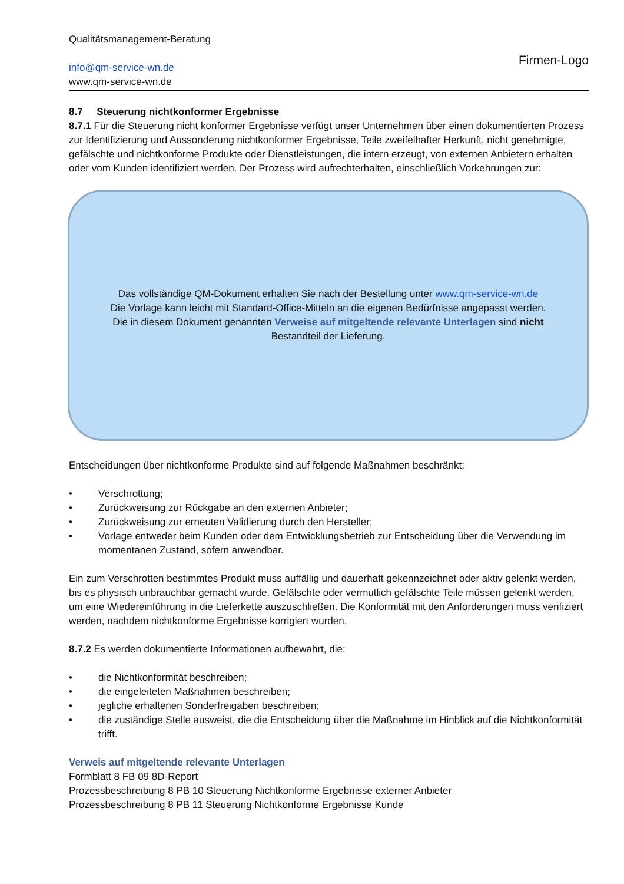Qualitätsmanagement-Beratung
info@qm-service-wn.de
www.qm-service-wn.de
Firmen-Logo
8.7 Steuerung nichtkonformer Ergebnisse
8.7.1 Für die Steuerung nicht konformer Ergebnisse verfügt unser Unternehmen über einen dokumentierten Prozess zur Identifizierung und Aussonderung nichtkonformer Ergebnisse, Teile zweifelhafter Herkunft, nicht genehmigte, gefälschte und nichtkonforme Produkte oder Dienstleistungen, die intern erzeugt, von externen Anbietern erhalten oder vom Kunden identifiziert werden. Der Prozess wird aufrechterhalten, einschließlich Vorkehrungen zur:
Das vollständige QM-Dokument erhalten Sie nach der Bestellung unter www.qm-service-wn.de
Die Vorlage kann leicht mit Standard-Office-Mitteln an die eigenen Bedürfnisse angepasst werden.
Die in diesem Dokument genannten Verweise auf mitgeltende relevante Unterlagen sind nicht
Bestandteil der Lieferung.
Entscheidungen über nichtkonforme Produkte sind auf folgende Maßnahmen beschränkt:
• Verschrottung;
• Zurückweisung zur Rückgabe an den externen Anbieter;
• Zurückweisung zur erneuten Validierung durch den Hersteller;
• Vorlage entweder beim Kunden oder dem Entwicklungsbetrieb zur Entscheidung über die Verwendung im momentanen Zustand, sofern anwendbar.
Ein zum Verschrotten bestimmtes Produkt muss auffällig und dauerhaft gekennzeichnet oder aktiv gelenkt werden, bis es physisch unbrauchbar gemacht wurde. Gefälschte oder vermutlich gefälschte Teile müssen gelenkt werden, um eine Wiedereinführung in die Lieferkette auszuschließen. Die Konformität mit den Anforderungen muss verifiziert werden, nachdem nichtkonforme Ergebnisse korrigiert wurden.
8.7.2 Es werden dokumentierte Informationen aufbewahrt, die:
• die Nichtkonformität beschreiben;
• die eingeleiteten Maßnahmen beschreiben;
• jegliche erhaltenen Sonderfreigaben beschreiben;
• die zuständige Stelle ausweist, die die Entscheidung über die Maßnahme im Hinblick auf die Nichtkonformität trifft.
Verweis auf mitgeltende relevante Unterlagen
Formblatt 8 FB 09 8D-Report
Prozessbeschreibung 8 PB 10 Steuerung Nichtkonforme Ergebnisse externer Anbieter
Prozessbeschreibung 8 PB 11 Steuerung Nichtkonforme Ergebnisse Kunde